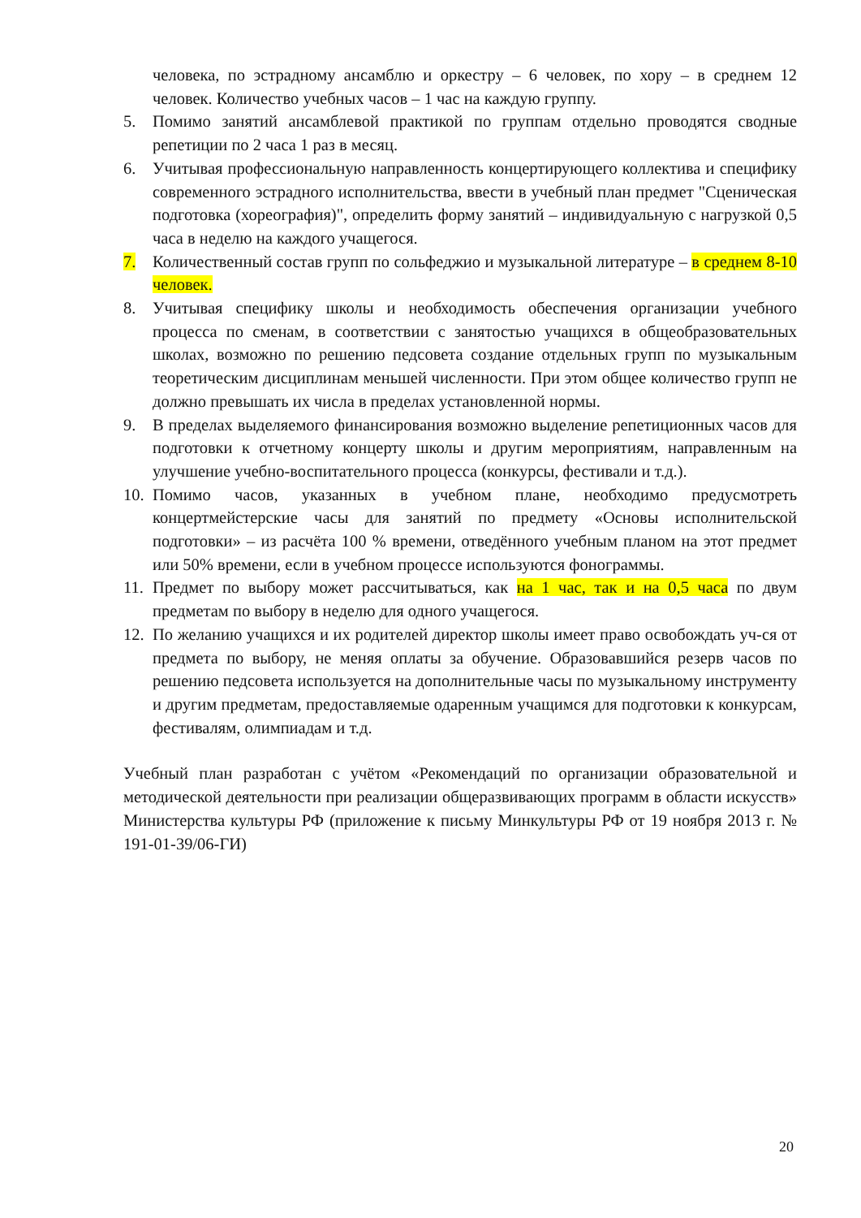человека, по эстрадному ансамблю и оркестру – 6 человек, по хору – в среднем 12 человек. Количество учебных часов – 1 час на каждую группу.
5. Помимо занятий ансамблевой практикой по группам отдельно проводятся сводные репетиции по 2 часа 1 раз в месяц.
6. Учитывая профессиональную направленность концертирующего коллектива и специфику современного эстрадного исполнительства, ввести в учебный план предмет "Сценическая подготовка (хореография)", определить форму занятий – индивидуальную с нагрузкой 0,5 часа в неделю на каждого учащегося.
7. Количественный состав групп по сольфеджио и музыкальной литературе – в среднем 8-10 человек.
8. Учитывая специфику школы и необходимость обеспечения организации учебного процесса по сменам, в соответствии с занятостью учащихся в общеобразовательных школах, возможно по решению педсовета создание отдельных групп по музыкальным теоретическим дисциплинам меньшей численности. При этом общее количество групп не должно превышать их числа в пределах установленной нормы.
9. В пределах выделяемого финансирования возможно выделение репетиционных часов для подготовки к отчетному концерту школы и другим мероприятиям, направленным на улучшение учебно-воспитательного процесса (конкурсы, фестивали и т.д.).
10.
Помимо часов, указанных в учебном плане, необходимо предусмотреть концертмейстерские часы для занятий по предмету «Основы исполнительской подготовки» – из расчёта 100 % времени, отведённого учебным планом на этот предмет или 50% времени, если в учебном процессе используются фонограммы.
11.
Предмет по выбору может рассчитываться, как на 1 час, так и на 0,5 часа по двум предметам по выбору в неделю для одного учащегося.
12.
По желанию учащихся и их родителей директор школы имеет право освобождать уч-ся от предмета по выбору, не меняя оплаты за обучение. Образовавшийся резерв часов по решению педсовета используется на дополнительные часы по музыкальному инструменту и другим предметам, предоставляемые одаренным учащимся для подготовки к конкурсам, фестивалям, олимпиадам и т.д.
Учебный план разработан с учётом «Рекомендаций по организации образовательной и методической деятельности при реализации общеразвивающих программ в области искусств» Министерства культуры РФ (приложение к письму Минкультуры РФ от 19 ноября 2013 г. № 191-01-39/06-ГИ)
20